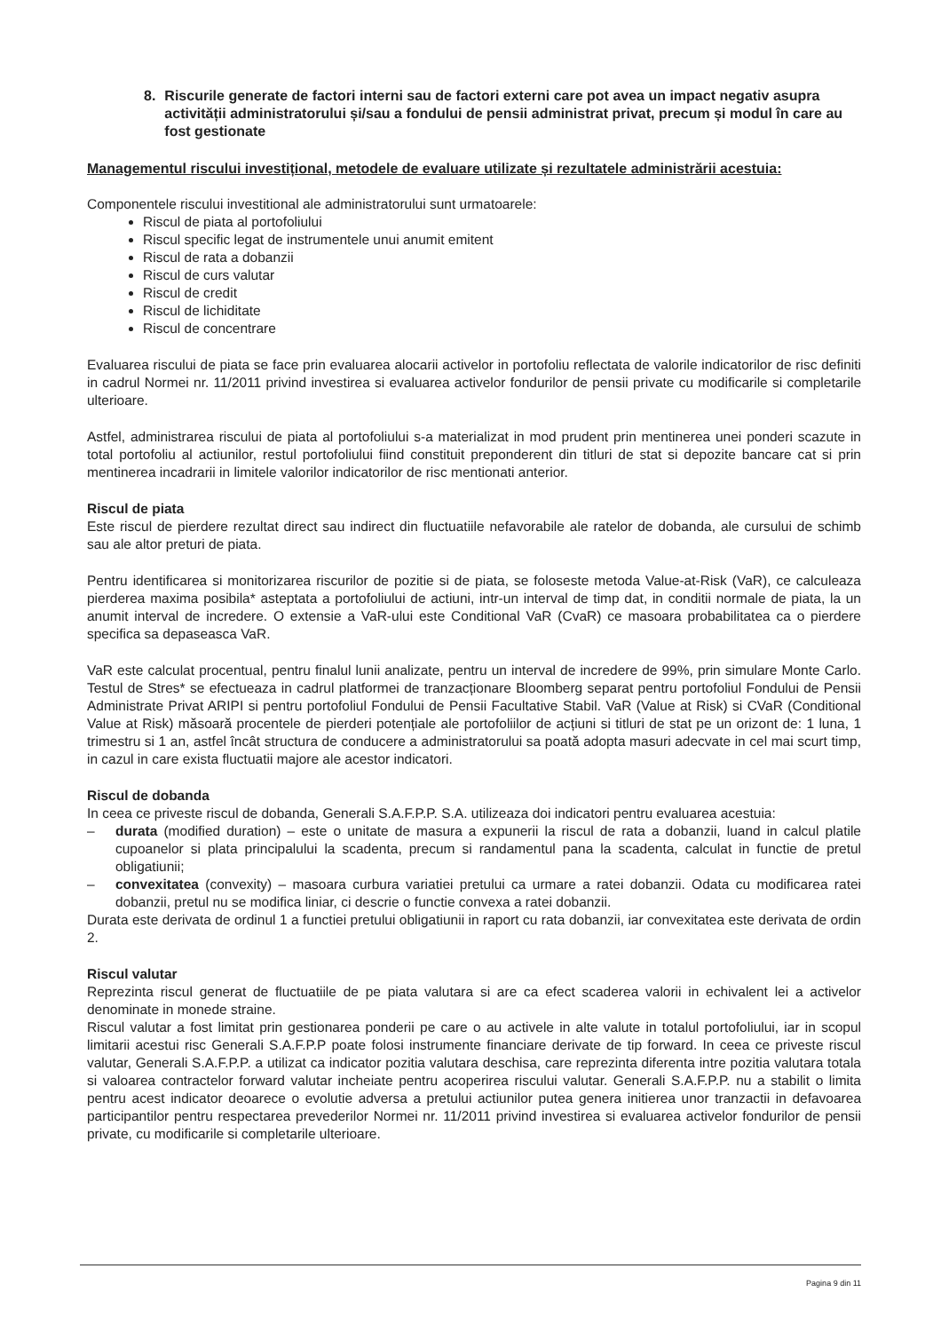8. Riscurile generate de factori interni sau de factori externi care pot avea un impact negativ asupra activității administratorului și/sau a fondului de pensii administrat privat, precum și modul în care au fost gestionate
Managementul riscului investițional, metodele de evaluare utilizate și rezultatele administrării acestuia:
Componentele riscului investitional ale administratorului sunt urmatoarele:
Riscul de piata al portofoliului
Riscul specific legat de instrumentele unui anumit emitent
Riscul de rata a dobanzii
Riscul de curs valutar
Riscul de credit
Riscul de lichiditate
Riscul de concentrare
Evaluarea riscului de piata se face prin evaluarea alocarii activelor in portofoliu reflectata de valorile indicatorilor de risc definiti in cadrul Normei nr. 11/2011 privind investirea si evaluarea activelor fondurilor de pensii private cu modificarile si completarile ulterioare.
Astfel, administrarea riscului de piata al portofoliului s-a materializat in mod prudent prin mentinerea unei ponderi scazute in total portofoliu al actiunilor, restul portofoliului fiind constituit preponderent din titluri de stat si depozite bancare cat si prin mentinerea incadrarii in limitele valorilor indicatorilor de risc mentionati anterior.
Riscul de piata
Este riscul de pierdere rezultat direct sau indirect din fluctuatiile nefavorabile ale ratelor de dobanda, ale cursului de schimb sau ale altor preturi de piata.
Pentru identificarea si monitorizarea riscurilor de pozitie si de piata, se foloseste metoda Value-at-Risk (VaR), ce calculeaza pierderea maxima posibila* asteptata a portofoliului de actiuni, intr-un interval de timp dat, in conditii normale de piata, la un anumit interval de incredere. O extensie a VaR-ului este Conditional VaR (CvaR) ce masoara probabilitatea ca o pierdere specifica sa depaseasca VaR.
VaR este calculat procentual, pentru finalul lunii analizate, pentru un interval de incredere de 99%, prin simulare Monte Carlo. Testul de Stres* se efectueaza in cadrul platformei de tranzacționare Bloomberg separat pentru portofoliul Fondului de Pensii Administrate Privat ARIPI si pentru portofoliul Fondului de Pensii Facultative Stabil. VaR (Value at Risk) si CVaR (Conditional Value at Risk) măsoară procentele de pierderi potențiale ale portofoliilor de acțiuni si titluri de stat pe un orizont de: 1 luna, 1 trimestru si 1 an, astfel încât structura de conducere a administratorului sa poată adopta masuri adecvate in cel mai scurt timp, in cazul in care exista fluctuatii majore ale acestor indicatori.
Riscul de dobanda
In ceea ce priveste riscul de dobanda, Generali S.A.F.P.P. S.A. utilizeaza doi indicatori pentru evaluarea acestuia:
– durata (modified duration) – este o unitate de masura a expunerii la riscul de rata a dobanzii, luand in calcul platile cupoanelor si plata principalului la scadenta, precum si randamentul pana la scadenta, calculat in functie de pretul obligatiunii;
– convexitatea (convexity) – masoara curbura variatiei pretului ca urmare a ratei dobanzii. Odata cu modificarea ratei dobanzii, pretul nu se modifica liniar, ci descrie o functie convexa a ratei dobanzii.
Durata este derivata de ordinul 1 a functiei pretului obligatiunii in raport cu rata dobanzii, iar convexitatea este derivata de ordin 2.
Riscul valutar
Reprezinta riscul generat de fluctuatiile de pe piata valutara si are ca efect scaderea valorii in echivalent lei a activelor denominate in monede straine.
Riscul valutar a fost limitat prin gestionarea ponderii pe care o au activele in alte valute in totalul portofoliului, iar in scopul limitarii acestui risc Generali S.A.F.P.P poate folosi instrumente financiare derivate de tip forward. In ceea ce priveste riscul valutar, Generali S.A.F.P.P. a utilizat ca indicator pozitia valutara deschisa, care reprezinta diferenta intre pozitia valutara totala si valoarea contractelor forward valutar incheiate pentru acoperirea riscului valutar. Generali S.A.F.P.P. nu a stabilit o limita pentru acest indicator deoarece o evolutie adversa a pretului actiunilor putea genera initierea unor tranzactii in defavoarea participantilor pentru respectarea prevederilor Normei nr. 11/2011 privind investirea si evaluarea activelor fondurilor de pensii private, cu modificarile si completarile ulterioare.
Pagina 9 din 11